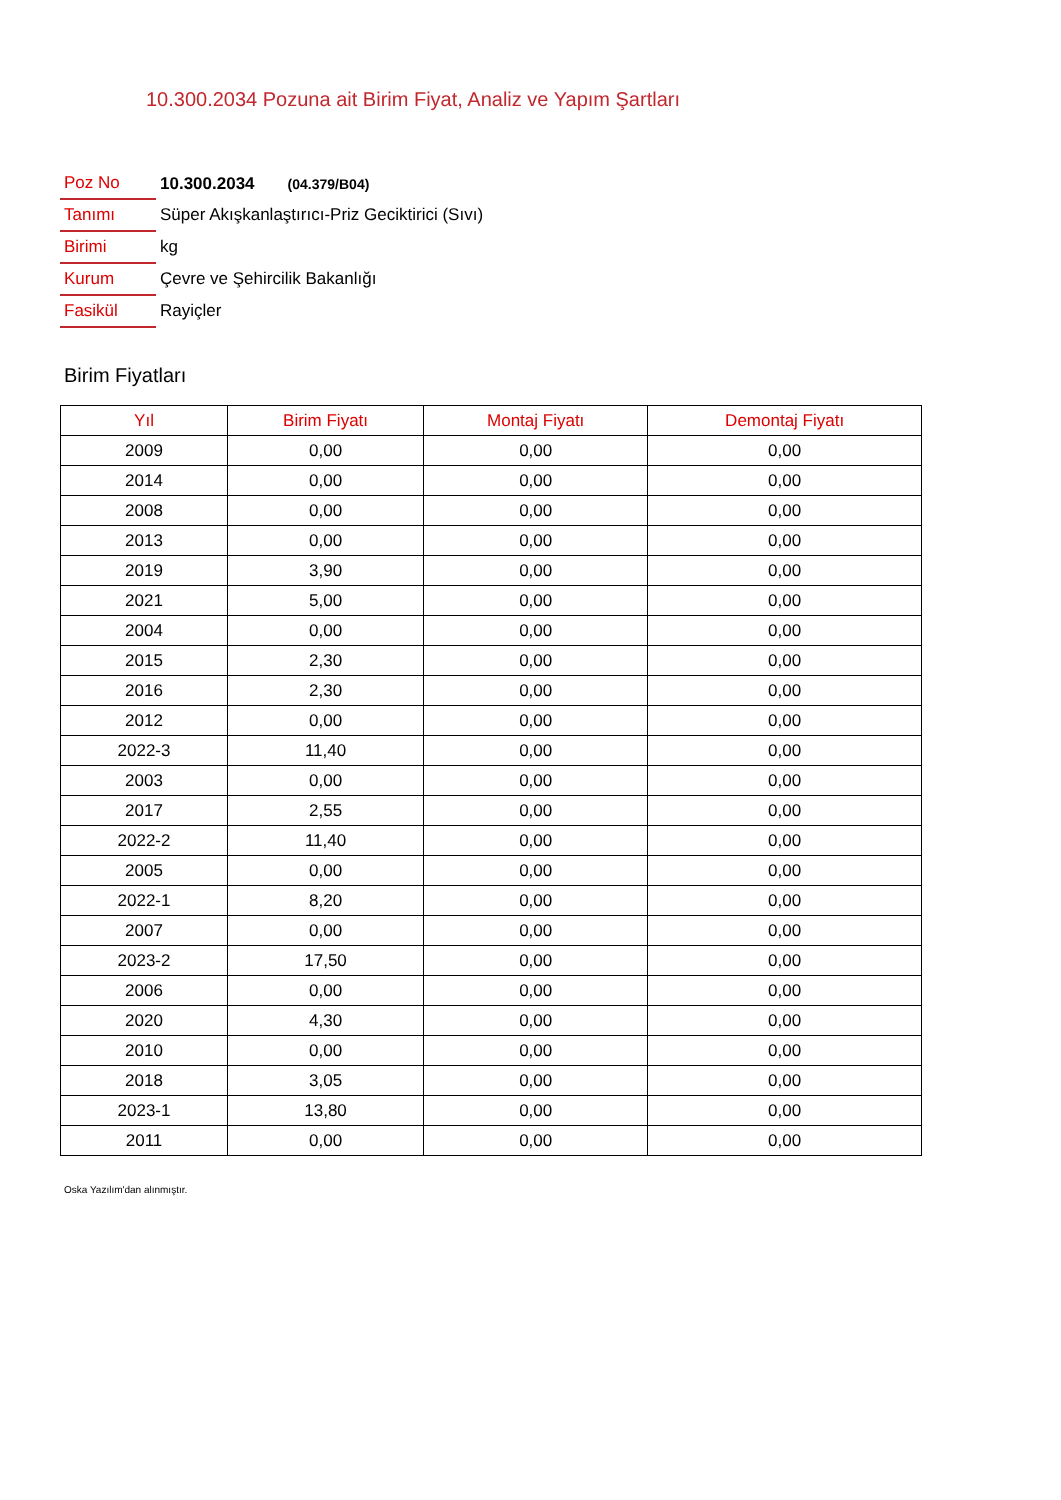10.300.2034 Pozuna ait Birim Fiyat, Analiz ve Yapım Şartları
| Poz No | 10.300.2034 (04.379/B04) |
| Tanımı | Süper Akışkanlaştırıcı-Priz Geciktirici (Sıvı) |
| Birimi | kg |
| Kurum | Çevre ve Şehircilik Bakanlığı |
| Fasikül | Rayiçler |
Birim Fiyatları
| Yıl | Birim Fiyatı | Montaj Fiyatı | Demontaj Fiyatı |
| --- | --- | --- | --- |
| 2009 | 0,00 | 0,00 | 0,00 |
| 2014 | 0,00 | 0,00 | 0,00 |
| 2008 | 0,00 | 0,00 | 0,00 |
| 2013 | 0,00 | 0,00 | 0,00 |
| 2019 | 3,90 | 0,00 | 0,00 |
| 2021 | 5,00 | 0,00 | 0,00 |
| 2004 | 0,00 | 0,00 | 0,00 |
| 2015 | 2,30 | 0,00 | 0,00 |
| 2016 | 2,30 | 0,00 | 0,00 |
| 2012 | 0,00 | 0,00 | 0,00 |
| 2022-3 | 11,40 | 0,00 | 0,00 |
| 2003 | 0,00 | 0,00 | 0,00 |
| 2017 | 2,55 | 0,00 | 0,00 |
| 2022-2 | 11,40 | 0,00 | 0,00 |
| 2005 | 0,00 | 0,00 | 0,00 |
| 2022-1 | 8,20 | 0,00 | 0,00 |
| 2007 | 0,00 | 0,00 | 0,00 |
| 2023-2 | 17,50 | 0,00 | 0,00 |
| 2006 | 0,00 | 0,00 | 0,00 |
| 2020 | 4,30 | 0,00 | 0,00 |
| 2010 | 0,00 | 0,00 | 0,00 |
| 2018 | 3,05 | 0,00 | 0,00 |
| 2023-1 | 13,80 | 0,00 | 0,00 |
| 2011 | 0,00 | 0,00 | 0,00 |
Oska Yazılım'dan alınmıştır.